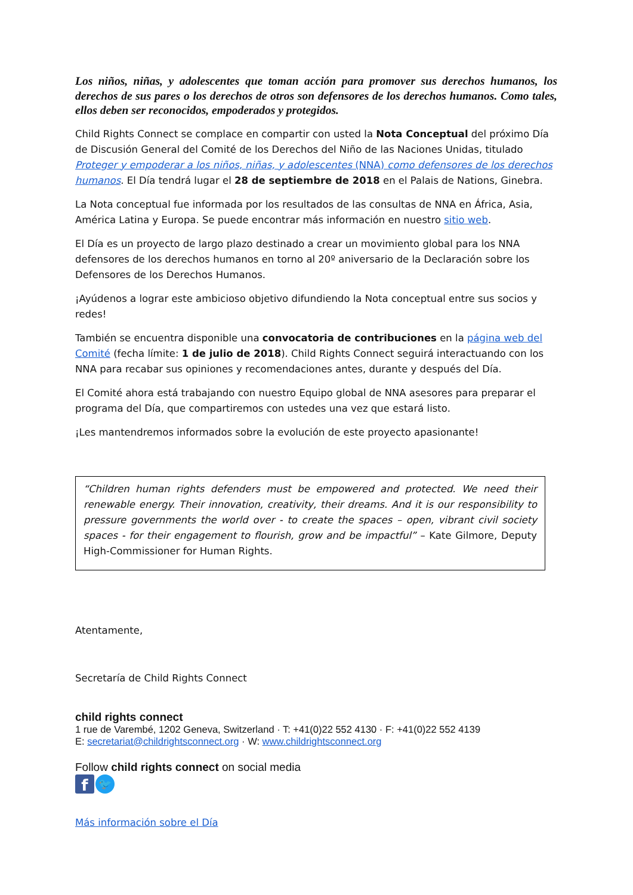Los niños, niñas, y adolescentes que toman acción para promover sus derechos humanos, los derechos de sus pares o los derechos de otros son defensores de los derechos humanos. Como tales, ellos deben ser reconocidos, empoderados y protegidos.
Child Rights Connect se complace en compartir con usted la Nota Conceptual del próximo Día de Discusión General del Comité de los Derechos del Niño de las Naciones Unidas, titulado Proteger y empoderar a los niños, niñas, y adolescentes (NNA) como defensores de los derechos humanos. El Día tendrá lugar el 28 de septiembre de 2018 en el Palais de Nations, Ginebra.
La Nota conceptual fue informada por los resultados de las consultas de NNA en África, Asia, América Latina y Europa. Se puede encontrar más información en nuestro sitio web.
El Día es un proyecto de largo plazo destinado a crear un movimiento global para los NNA defensores de los derechos humanos en torno al 20º aniversario de la Declaración sobre los Defensores de los Derechos Humanos.
¡Ayúdenos a lograr este ambicioso objetivo difundiendo la Nota conceptual entre sus socios y redes!
También se encuentra disponible una convocatoria de contribuciones en la página web del Comité (fecha límite: 1 de julio de 2018). Child Rights Connect seguirá interactuando con los NNA para recabar sus opiniones y recomendaciones antes, durante y después del Día.
El Comité ahora está trabajando con nuestro Equipo global de NNA asesores para preparar el programa del Día, que compartiremos con ustedes una vez que estará listo.
¡Les mantendremos informados sobre la evolución de este proyecto apasionante!
“Children human rights defenders must be empowered and protected. We need their renewable energy. Their innovation, creativity, their dreams. And it is our responsibility to pressure governments the world over - to create the spaces – open, vibrant civil society spaces - for their engagement to flourish, grow and be impactful” – Kate Gilmore, Deputy High-Commissioner for Human Rights.
Atentamente,
Secretaría de Child Rights Connect
child rights connect
1 rue de Varembé, 1202 Geneva, Switzerland · T: +41(0)22 552 4130 · F: +41(0)22 552 4139
E: secretariat@childrightsconnect.org · W: www.childrightsconnect.org
Follow child rights connect on social media
f
🐦
Más información sobre el Día